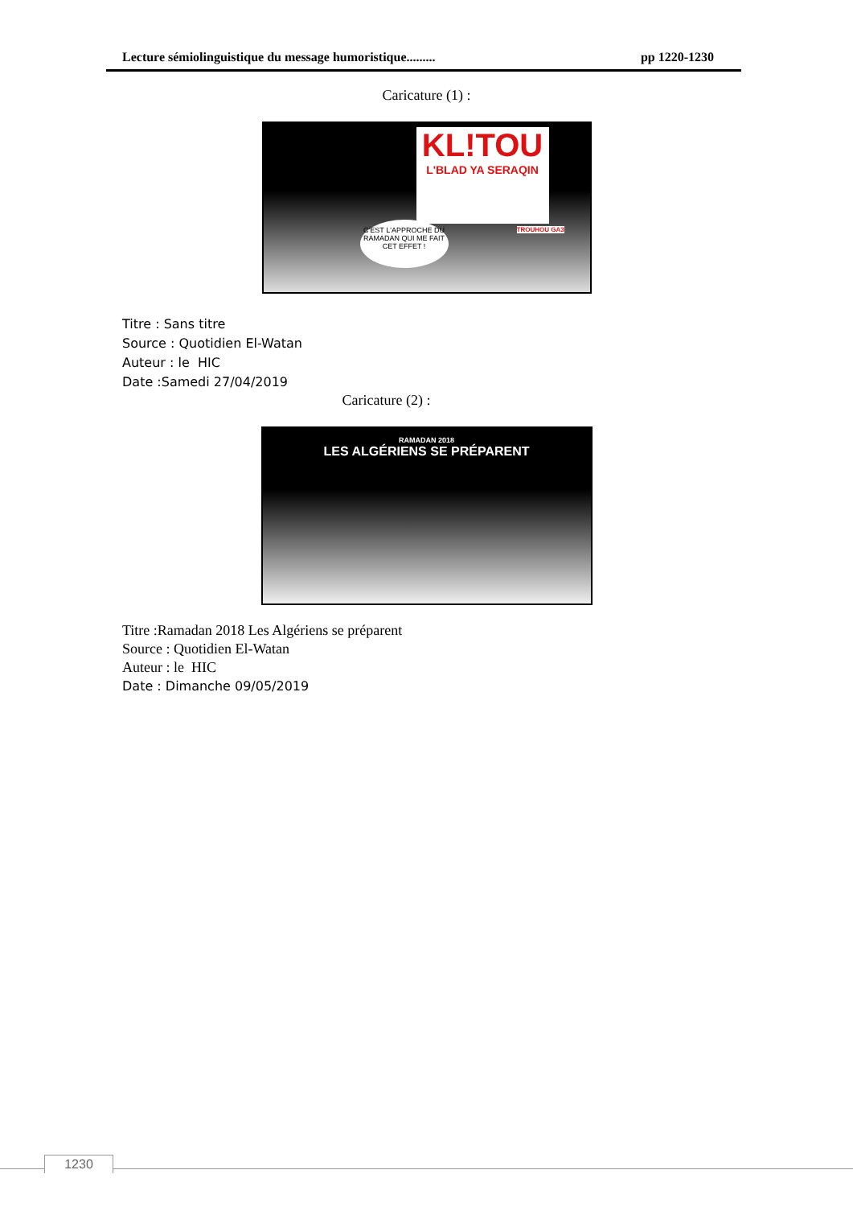Lecture sémiolinguistique du message humoristique......... pp 1220-1230
Caricature (1) :
KL!TOU
L'BLAD YA SERAQIN
C'EST L'APPROCHE DU RAMADAN QUI ME FAIT CET EFFET !
TROUHOU GA3
Titre : Sans titre
Source : Quotidien El-Watan
Auteur : le HIC
Date :Samedi 27/04/2019
Caricature (2) :
RAMADAN 2018
LES ALGÉRIENS SE PRÉPARENT
Titre :Ramadan 2018 Les Algériens se préparent
Source : Quotidien El-Watan
Auteur : le HIC
Date : Dimanche 09/05/2019
1230